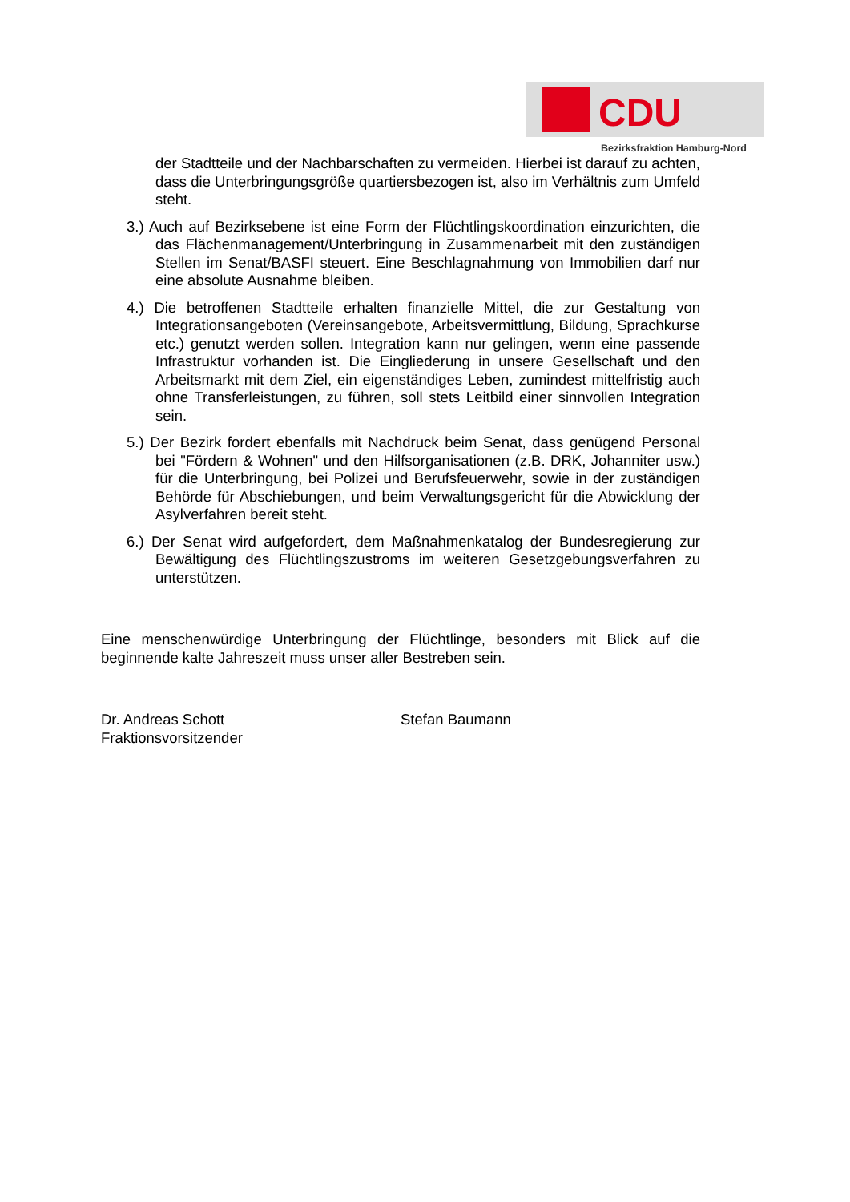CDU
Bezirksfraktion Hamburg-Nord
der Stadtteile und der Nachbarschaften zu vermeiden. Hierbei ist darauf zu achten, dass die Unterbringungsgröße quartiersbezogen ist, also im Verhältnis zum Umfeld steht.
3.) Auch auf Bezirksebene ist eine Form der Flüchtlingskoordination einzurichten, die das Flächenmanagement/Unterbringung in Zusammenarbeit mit den zuständigen Stellen im Senat/BASFI steuert. Eine Beschlagnahmung von Immobilien darf nur eine absolute Ausnahme bleiben.
4.) Die betroffenen Stadtteile erhalten finanzielle Mittel, die zur Gestaltung von Integrationsangeboten (Vereinsangebote, Arbeitsvermittlung, Bildung, Sprachkurse etc.) genutzt werden sollen. Integration kann nur gelingen, wenn eine passende Infrastruktur vorhanden ist. Die Eingliederung in unsere Gesellschaft und den Arbeitsmarkt mit dem Ziel, ein eigenständiges Leben, zumindest mittelfristig auch ohne Transferleistungen, zu führen, soll stets Leitbild einer sinnvollen Integration sein.
5.) Der Bezirk fordert ebenfalls mit Nachdruck beim Senat, dass genügend Personal bei "Fördern & Wohnen" und den Hilfsorganisationen (z.B. DRK, Johanniter usw.) für die Unterbringung, bei Polizei und Berufsfeuerwehr, sowie in der zuständigen Behörde für Abschiebungen, und beim Verwaltungsgericht für die Abwicklung der Asylverfahren bereit steht.
6.) Der Senat wird aufgefordert, dem Maßnahmenkatalog der Bundesregierung zur Bewältigung des Flüchtlingszustroms im weiteren Gesetzgebungsverfahren zu unterstützen.
Eine menschenwürdige Unterbringung der Flüchtlinge, besonders mit Blick auf die beginnende kalte Jahreszeit muss unser aller Bestreben sein.
Dr. Andreas Schott
Fraktionsvorsitzender
Stefan Baumann